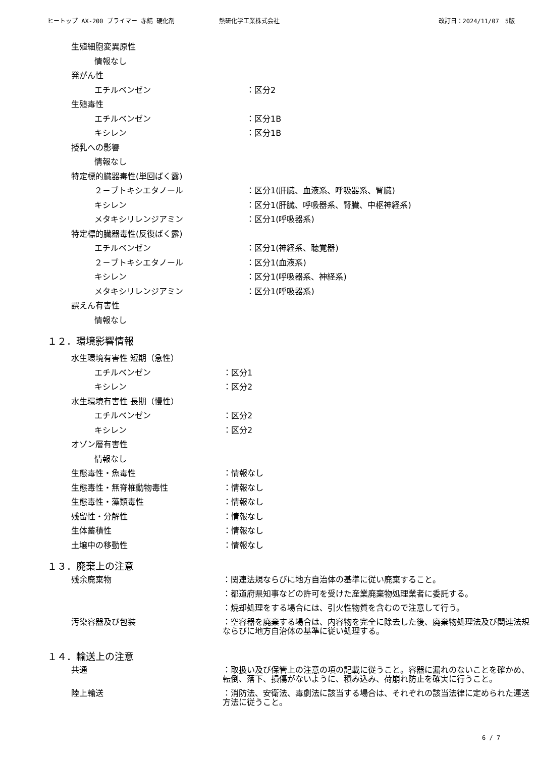ヒートップ AX-200 プライマー 赤錆 硬化剤 熱研化学工業株式会社 改訂日：2024/11/07　5版
生殖細胞変異原性
情報なし
発がん性
エチルベンゼン ：区分2
生殖毒性
エチルベンゼン ：区分1B
キシレン ：区分1B
授乳への影響
情報なし
特定標的臓器毒性(単回ばく露)
２－ブトキシエタノール ：区分1(肝臓、血液系、呼吸器系、腎臓)
キシレン ：区分1(肝臓、呼吸器系、腎臓、中枢神経系)
メタキシリレンジアミン ：区分1(呼吸器系)
特定標的臓器毒性(反復ばく露)
エチルベンゼン ：区分1(神経系、聴覚器)
２－ブトキシエタノール ：区分1(血液系)
キシレン ：区分1(呼吸器系、神経系)
メタキシリレンジアミン ：区分1(呼吸器系)
誤えん有害性
情報なし
１２．環境影響情報
水生環境有害性 短期（急性）
エチルベンゼン ：区分1
キシレン ：区分2
水生環境有害性 長期（慢性）
エチルベンゼン ：区分2
キシレン ：区分2
オゾン層有害性
情報なし
生態毒性・魚毒性 ：情報なし
生態毒性・無脊椎動物毒性 ：情報なし
生態毒性・藻類毒性 ：情報なし
残留性・分解性 ：情報なし
生体蓄積性 ：情報なし
土壌中の移動性 ：情報なし
１３．廃棄上の注意
残余廃棄物 ：関連法規ならびに地方自治体の基準に従い廃棄すること。
：都道府県知事などの許可を受けた産業廃棄物処理業者に委託する。
：焼却処理をする場合には、引火性物質を含むので注意して行う。
汚染容器及び包装 ：空容器を廃棄する場合は、内容物を完全に除去した後、廃棄物処理法及び関連法規ならびに地方自治体の基準に従い処理する。
１４．輸送上の注意
共通 ：取扱い及び保管上の注意の項の記載に従うこと。容器に漏れのないことを確かめ、転倒、落下、損傷がないように、積み込み、荷崩れ防止を確実に行うこと。
陸上輸送 ：消防法、安衛法、毒劇法に該当する場合は、それぞれの該当法律に定められた運送方法に従うこと。
6 / 7